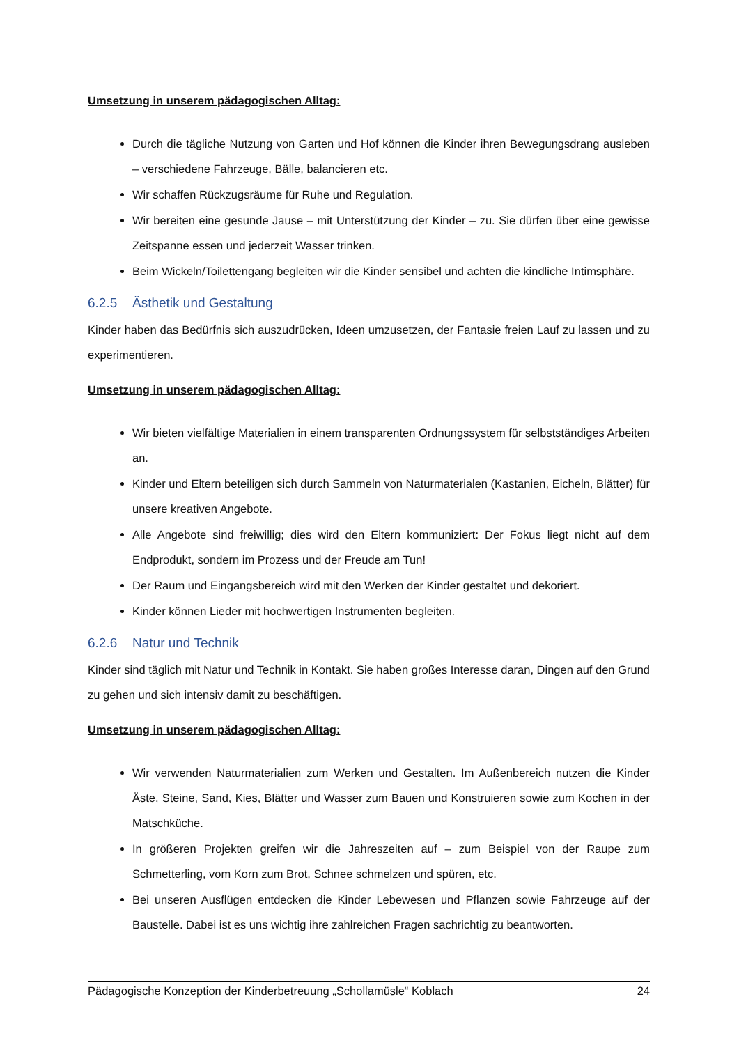Umsetzung in unserem pädagogischen Alltag:
Durch die tägliche Nutzung von Garten und Hof können die Kinder ihren Bewegungsdrang ausleben – verschiedene Fahrzeuge, Bälle, balancieren etc.
Wir schaffen Rückzugsräume für Ruhe und Regulation.
Wir bereiten eine gesunde Jause – mit Unterstützung der Kinder – zu. Sie dürfen über eine gewisse Zeitspanne essen und jederzeit Wasser trinken.
Beim Wickeln/Toilettengang begleiten wir die Kinder sensibel und achten die kindliche Intimsphäre.
6.2.5 Ästhetik und Gestaltung
Kinder haben das Bedürfnis sich auszudrücken, Ideen umzusetzen, der Fantasie freien Lauf zu lassen und zu experimentieren.
Umsetzung in unserem pädagogischen Alltag:
Wir bieten vielfältige Materialien in einem transparenten Ordnungssystem für selbstständiges Arbeiten an.
Kinder und Eltern beteiligen sich durch Sammeln von Naturmaterialen (Kastanien, Eicheln, Blätter) für unsere kreativen Angebote.
Alle Angebote sind freiwillig; dies wird den Eltern kommuniziert: Der Fokus liegt nicht auf dem Endprodukt, sondern im Prozess und der Freude am Tun!
Der Raum und Eingangsbereich wird mit den Werken der Kinder gestaltet und dekoriert.
Kinder können Lieder mit hochwertigen Instrumenten begleiten.
6.2.6 Natur und Technik
Kinder sind täglich mit Natur und Technik in Kontakt. Sie haben großes Interesse daran, Dingen auf den Grund zu gehen und sich intensiv damit zu beschäftigen.
Umsetzung in unserem pädagogischen Alltag:
Wir verwenden Naturmaterialien zum Werken und Gestalten. Im Außenbereich nutzen die Kinder Äste, Steine, Sand, Kies, Blätter und Wasser zum Bauen und Konstruieren sowie zum Kochen in der Matschküche.
In größeren Projekten greifen wir die Jahreszeiten auf – zum Beispiel von der Raupe zum Schmetterling, vom Korn zum Brot, Schnee schmelzen und spüren, etc.
Bei unseren Ausflügen entdecken die Kinder Lebewesen und Pflanzen sowie Fahrzeuge auf der Baustelle. Dabei ist es uns wichtig ihre zahlreichen Fragen sachrichtig zu beantworten.
Pädagogische Konzeption der Kinderbetreuung „Schollamüsle“ Koblach 24